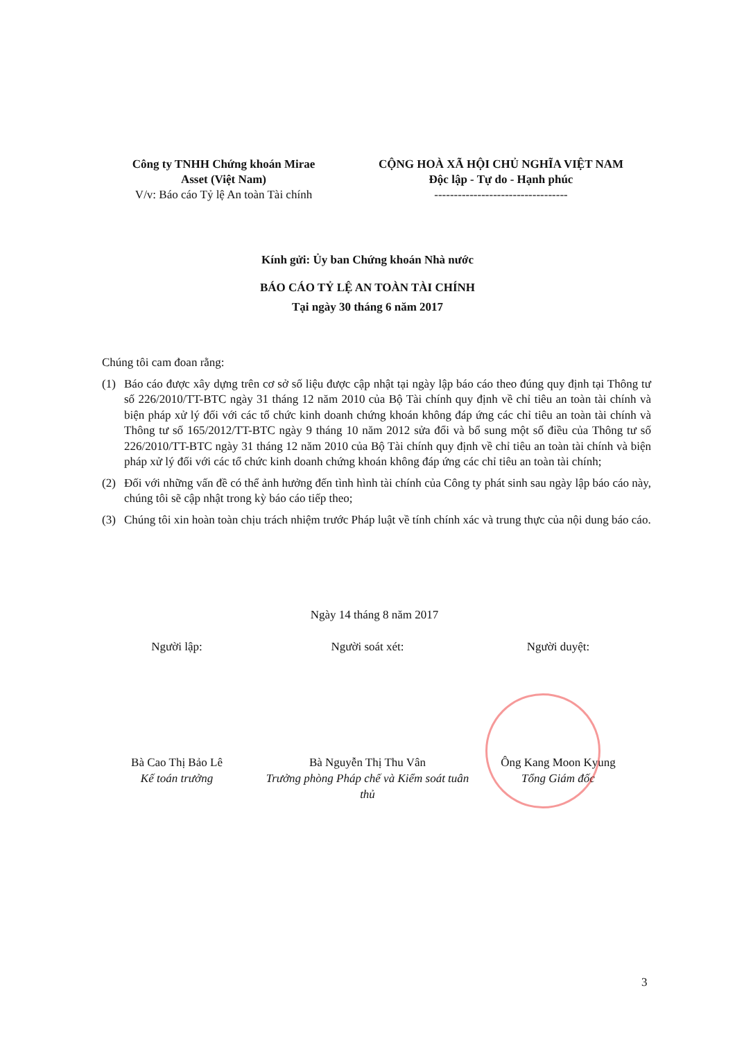Công ty TNHH Chứng khoán Mirae
Asset (Việt Nam)
V/v: Báo cáo Tỷ lệ An toàn Tài chính
CỘNG HOÀ XÃ HỘI CHỦ NGHĨA VIỆT NAM
Độc lập - Tự do - Hạnh phúc
----------------------------------
Kính gửi: Ủy ban Chứng khoán Nhà nước
BÁO CÁO TỶ LỆ AN TOÀN TÀI CHÍNH
Tại ngày 30 tháng 6 năm 2017
Chúng tôi cam đoan rằng:
(1) Báo cáo được xây dựng trên cơ sở số liệu được cập nhật tại ngày lập báo cáo theo đúng quy định tại Thông tư số 226/2010/TT-BTC ngày 31 tháng 12 năm 2010 của Bộ Tài chính quy định về chỉ tiêu an toàn tài chính và biện pháp xử lý đối với các tổ chức kinh doanh chứng khoán không đáp ứng các chỉ tiêu an toàn tài chính và Thông tư số 165/2012/TT-BTC ngày 9 tháng 10 năm 2012 sửa đổi và bổ sung một số điều của Thông tư số 226/2010/TT-BTC ngày 31 tháng 12 năm 2010 của Bộ Tài chính quy định về chỉ tiêu an toàn tài chính và biện pháp xử lý đối với các tổ chức kinh doanh chứng khoán không đáp ứng các chỉ tiêu an toàn tài chính;
(2) Đối với những vấn đề có thể ảnh hưởng đến tình hình tài chính của Công ty phát sinh sau ngày lập báo cáo này, chúng tôi sẽ cập nhật trong kỳ báo cáo tiếp theo;
(3) Chúng tôi xin hoàn toàn chịu trách nhiệm trước Pháp luật về tính chính xác và trung thực của nội dung báo cáo.
Ngày 14 tháng 8 năm 2017
Người lập: Người soát xét: Người duyệt:
Bà Cao Thị Bảo Lê
Kế toán trưởng
Bà Nguyễn Thị Thu Vân
Trưởng phòng Pháp chế và Kiểm soát tuân thủ
Ông Kang Moon Kyung
Tổng Giám đốc
3